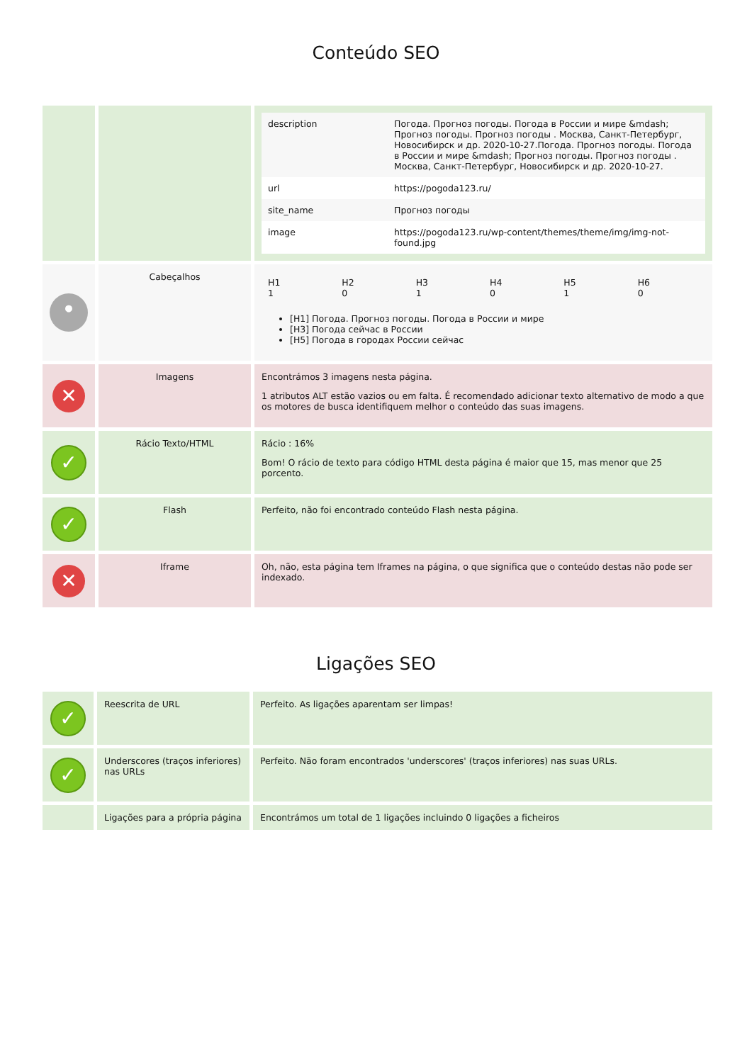Conteúdo SEO
| | | / description / Погода. Прогноз погоды. Погода в России и мире &mdash; Прогноз погоды. Прогноз погоды . Москва, Санкт-Петербург, Новосибирск и др. 2020-10-27.Погода. Прогноз погоды. Погода в России и мире &mdash; Прогноз погоды. Прогноз погоды . Москва, Санкт-Петербург, Новосибирск и др. 2020-10-27. / / url / https://pogoda123.ru/ / / site_name / Прогноз погоды / / image / https://pogoda123.ru/wp-content/themes/theme/img/img-not-found.jpg / |
| • | Cabeçalhos | / H1 1 / H2 0 / H3 1 / H4 0 / H5 1 / H6 0 / [H1] Погода. Прогноз погоды. Погода в России и мире [H3] Погода сейчас в России [H5] Погода в городах России сейчас |
| ✕ | Imagens | Encontrámos 3 imagens nesta página. 1 atributos ALT estão vazios ou em falta. É recomendado adicionar texto alternativo de modo a que os motores de busca identifiquem melhor o conteúdo das suas imagens. |
| ✓ | Rácio Texto/HTML | Rácio : 16% Bom! O rácio de texto para código HTML desta página é maior que 15, mas menor que 25 porcento. |
| ✓ | Flash | Perfeito, não foi encontrado conteúdo Flash nesta página. |
| ✕ | Iframe | Oh, não, esta página tem Iframes na página, o que significa que o conteúdo destas não pode ser indexado. |
Ligações SEO
| ✓ | Reescrita de URL | Perfeito. As ligações aparentam ser limpas! |
| ✓ | Underscores (traços inferiores) nas URLs | Perfeito. Não foram encontrados 'underscores' (traços inferiores) nas suas URLs. |
| | Ligações para a própria página | Encontrámos um total de 1 ligações incluindo 0 ligações a ficheiros |